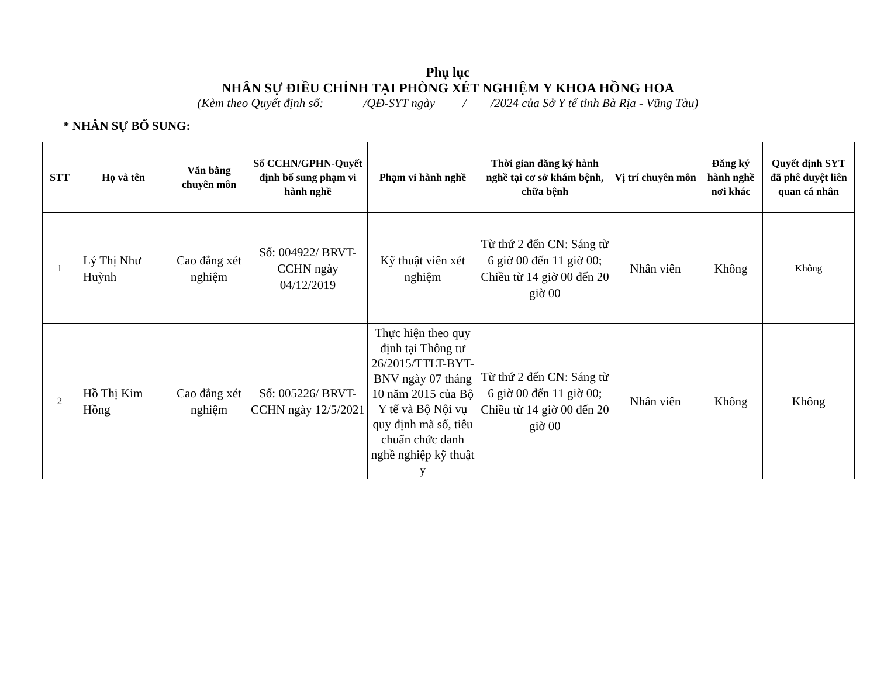Phụ lục
NHÂN SỰ ĐIỀU CHỈNH TẠI PHÒNG XÉT NGHIỆM Y KHOA HỒNG HOA
(Kèm theo Quyết định số: /QĐ-SYT ngày / /2024 của Sở Y tế tỉnh Bà Rịa - Vũng Tàu)
* NHÂN SỰ BỔ SUNG:
| STT | Họ và tên | Văn bằng chuyên môn | Số CCHN/GPHN-Quyết định bổ sung phạm vi hành nghề | Phạm vi hành nghề | Thời gian đăng ký hành nghề tại cơ sở khám bệnh, chữa bệnh | Vị trí chuyên môn | Đăng ký hành nghề nơi khác | Quyết định SYT đã phê duyệt liên quan cá nhân |
| --- | --- | --- | --- | --- | --- | --- | --- | --- |
| 1 | Lý Thị Như Huỳnh | Cao đẳng xét nghiệm | Số: 004922/ BRVT-CCHN ngày 04/12/2019 | Kỹ thuật viên xét nghiệm | Từ thứ 2 đến CN: Sáng từ 6 giờ 00 đến 11 giờ 00; Chiều từ 14 giờ 00 đến 20 giờ 00 | Nhân viên | Không | Không |
| 2 | Hồ Thị Kim Hồng | Cao đẳng xét nghiệm | Số: 005226/ BRVT-CCHN ngày 12/5/2021 | Thực hiện theo quy định tại Thông tư 26/2015/TTLT-BYT-BNV ngày 07 tháng 10 năm 2015 của Bộ Y tế và Bộ Nội vụ quy định mã số, tiêu chuẩn chức danh nghề nghiệp kỹ thuật y | Từ thứ 2 đến CN: Sáng từ 6 giờ 00 đến 11 giờ 00; Chiều từ 14 giờ 00 đến 20 giờ 00 | Nhân viên | Không | Không |